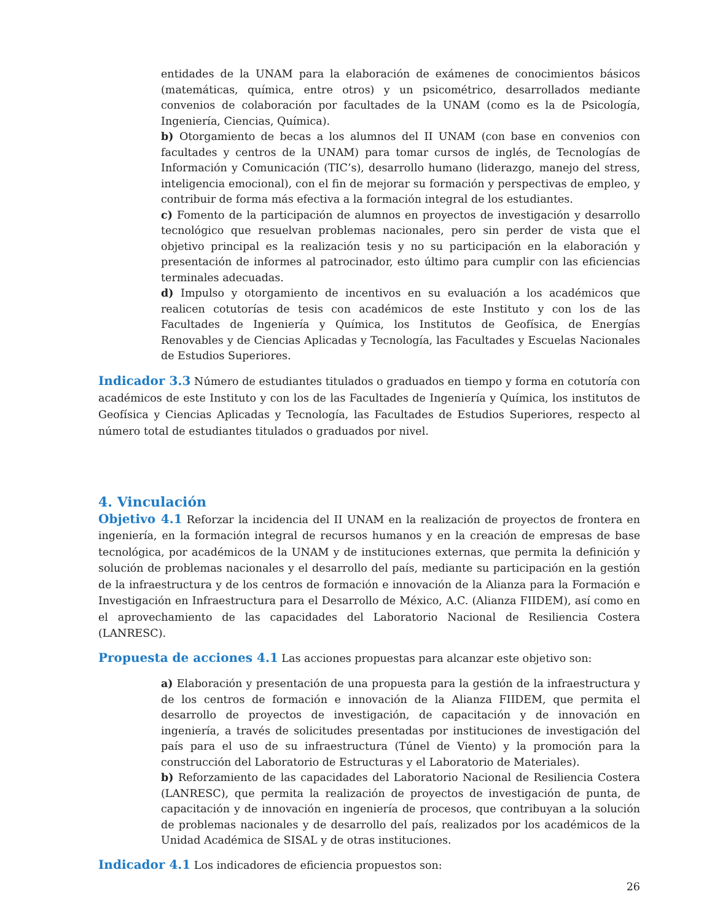entidades de la UNAM para la elaboración de exámenes de conocimientos básicos (matemáticas, química, entre otros) y un psicométrico, desarrollados mediante convenios de colaboración por facultades de la UNAM (como es la de Psicología, Ingeniería, Ciencias, Química).
b) Otorgamiento de becas a los alumnos del II UNAM (con base en convenios con facultades y centros de la UNAM) para tomar cursos de inglés, de Tecnologías de Información y Comunicación (TIC’s), desarrollo humano (liderazgo, manejo del stress, inteligencia emocional), con el fin de mejorar su formación y perspectivas de empleo, y contribuir de forma más efectiva a la formación integral de los estudiantes.
c) Fomento de la participación de alumnos en proyectos de investigación y desarrollo tecnológico que resuelvan problemas nacionales, pero sin perder de vista que el objetivo principal es la realización tesis y no su participación en la elaboración y presentación de informes al patrocinador, esto último para cumplir con las eficiencias terminales adecuadas.
d) Impulso y otorgamiento de incentivos en su evaluación a los académicos que realicen cotutorías de tesis con académicos de este Instituto y con los de las Facultades de Ingeniería y Química, los Institutos de Geofísica, de Energías Renovables y de Ciencias Aplicadas y Tecnología, las Facultades y Escuelas Nacionales de Estudios Superiores.
Indicador 3.3 Número de estudiantes titulados o graduados en tiempo y forma en cotutoría con académicos de este Instituto y con los de las Facultades de Ingeniería y Química, los institutos de Geofísica y Ciencias Aplicadas y Tecnología, las Facultades de Estudios Superiores, respecto al número total de estudiantes titulados o graduados por nivel.
4. Vinculación
Objetivo 4.1 Reforzar la incidencia del II UNAM en la realización de proyectos de frontera en ingeniería, en la formación integral de recursos humanos y en la creación de empresas de base tecnológica, por académicos de la UNAM y de instituciones externas, que permita la definición y solución de problemas nacionales y el desarrollo del país, mediante su participación en la gestión de la infraestructura y de los centros de formación e innovación de la Alianza para la Formación e Investigación en Infraestructura para el Desarrollo de México, A.C. (Alianza FIIDEM), así como en el aprovechamiento de las capacidades del Laboratorio Nacional de Resiliencia Costera (LANRESC).
Propuesta de acciones 4.1 Las acciones propuestas para alcanzar este objetivo son:
a) Elaboración y presentación de una propuesta para la gestión de la infraestructura y de los centros de formación e innovación de la Alianza FIIDEM, que permita el desarrollo de proyectos de investigación, de capacitación y de innovación en ingeniería, a través de solicitudes presentadas por instituciones de investigación del país para el uso de su infraestructura (Túnel de Viento) y la promoción para la construcción del Laboratorio de Estructuras y el Laboratorio de Materiales).
b) Reforzamiento de las capacidades del Laboratorio Nacional de Resiliencia Costera (LANRESC), que permita la realización de proyectos de investigación de punta, de capacitación y de innovación en ingeniería de procesos, que contribuyan a la solución de problemas nacionales y de desarrollo del país, realizados por los académicos de la Unidad Académica de SISAL y de otras instituciones.
Indicador 4.1 Los indicadores de eficiencia propuestos son:
26